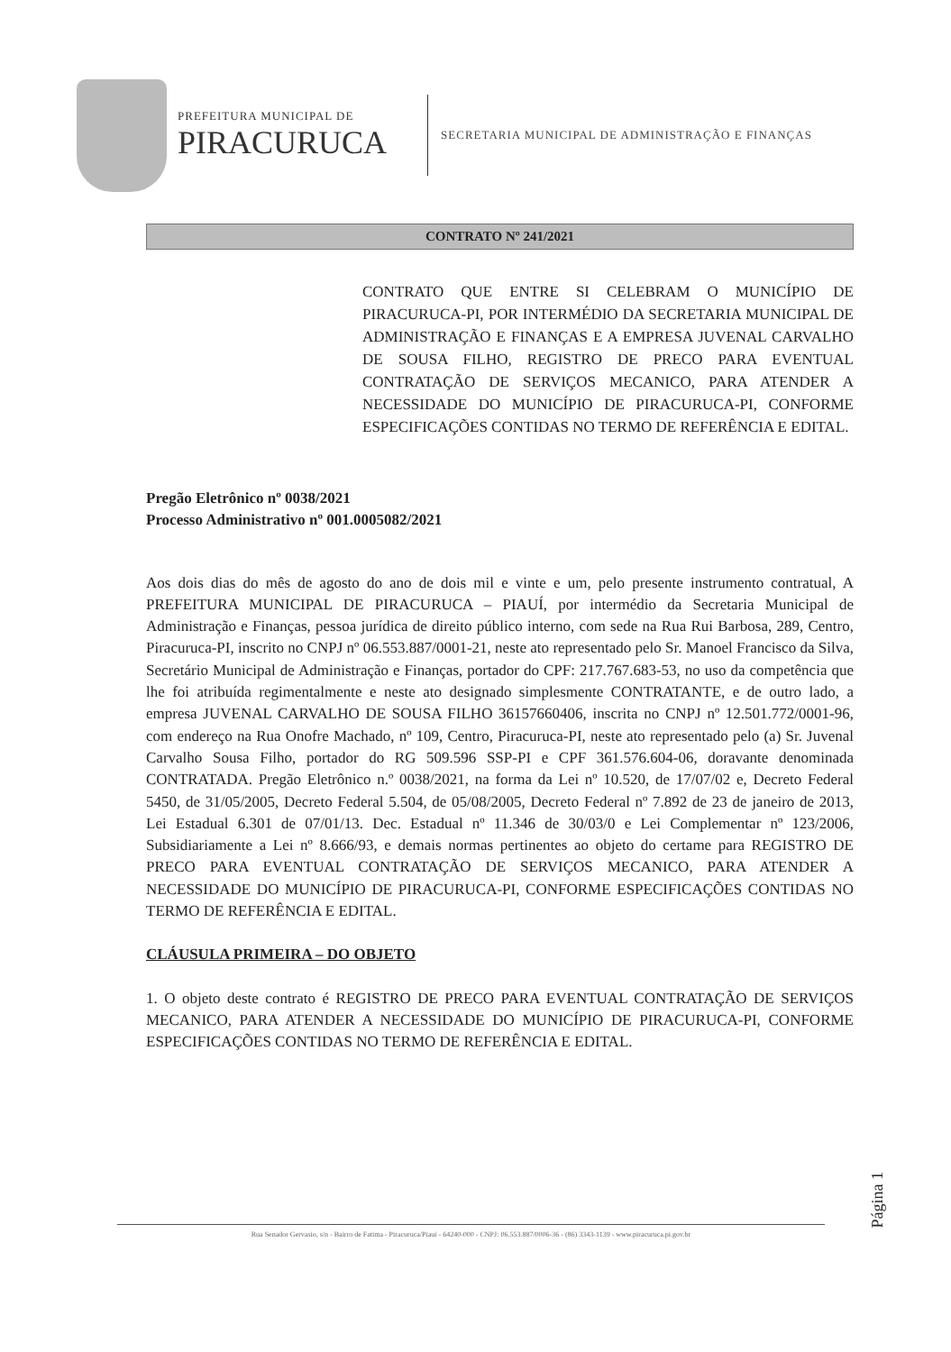PREFEITURA MUNICIPAL DE
PIRACURUCA
SECRETARIA MUNICIPAL DE ADMINISTRAÇÃO E FINANÇAS
CONTRATO Nº 241/2021
CONTRATO QUE ENTRE SI CELEBRAM O MUNICÍPIO DE PIRACURUCA-PI, POR INTERMÉDIO DA SECRETARIA MUNICIPAL DE ADMINISTRAÇÃO E FINANÇAS E A EMPRESA JUVENAL CARVALHO DE SOUSA FILHO, REGISTRO DE PRECO PARA EVENTUAL CONTRATAÇÃO DE SERVIÇOS MECANICO, PARA ATENDER A NECESSIDADE DO MUNICÍPIO DE PIRACURUCA-PI, CONFORME ESPECIFICAÇÕES CONTIDAS NO TERMO DE REFERÊNCIA E EDITAL.
Pregão Eletrônico nº 0038/2021
Processo Administrativo nº 001.0005082/2021
Aos dois dias do mês de agosto do ano de dois mil e vinte e um, pelo presente instrumento contratual, A PREFEITURA MUNICIPAL DE PIRACURUCA – PIAUÍ, por intermédio da Secretaria Municipal de Administração e Finanças, pessoa jurídica de direito público interno, com sede na Rua Rui Barbosa, 289, Centro, Piracuruca-PI, inscrito no CNPJ nº 06.553.887/0001-21, neste ato representado pelo Sr. Manoel Francisco da Silva, Secretário Municipal de Administração e Finanças, portador do CPF: 217.767.683-53, no uso da competência que lhe foi atribuída regimentalmente e neste ato designado simplesmente CONTRATANTE, e de outro lado, a empresa JUVENAL CARVALHO DE SOUSA FILHO 36157660406, inscrita no CNPJ nº 12.501.772/0001-96, com endereço na Rua Onofre Machado, nº 109, Centro, Piracuruca-PI, neste ato representado pelo (a) Sr. Juvenal Carvalho Sousa Filho, portador do RG 509.596 SSP-PI e CPF 361.576.604-06, doravante denominada CONTRATADA. Pregão Eletrônico n.º 0038/2021, na forma da Lei nº 10.520, de 17/07/02 e, Decreto Federal 5450, de 31/05/2005, Decreto Federal 5.504, de 05/08/2005, Decreto Federal nº 7.892 de 23 de janeiro de 2013, Lei Estadual 6.301 de 07/01/13. Dec. Estadual nº 11.346 de 30/03/0 e Lei Complementar nº 123/2006, Subsidiariamente a Lei nº 8.666/93, e demais normas pertinentes ao objeto do certame para REGISTRO DE PRECO PARA EVENTUAL CONTRATAÇÃO DE SERVIÇOS MECANICO, PARA ATENDER A NECESSIDADE DO MUNICÍPIO DE PIRACURUCA-PI, CONFORME ESPECIFICAÇÕES CONTIDAS NO TERMO DE REFERÊNCIA E EDITAL.
CLÁUSULA PRIMEIRA – DO OBJETO
1. O objeto deste contrato é REGISTRO DE PRECO PARA EVENTUAL CONTRATAÇÃO DE SERVIÇOS MECANICO, PARA ATENDER A NECESSIDADE DO MUNICÍPIO DE PIRACURUCA-PI, CONFORME ESPECIFICAÇÕES CONTIDAS NO TERMO DE REFERÊNCIA E EDITAL.
Página 1
Rua Senador Gervasio, s/n - Bairro de Fatima - Piracuruca/Piaui - 64240-000 - CNPJ: 06.553.887/0006-36 - (86) 3343-1139 - www.piracuruca.pi.gov.br